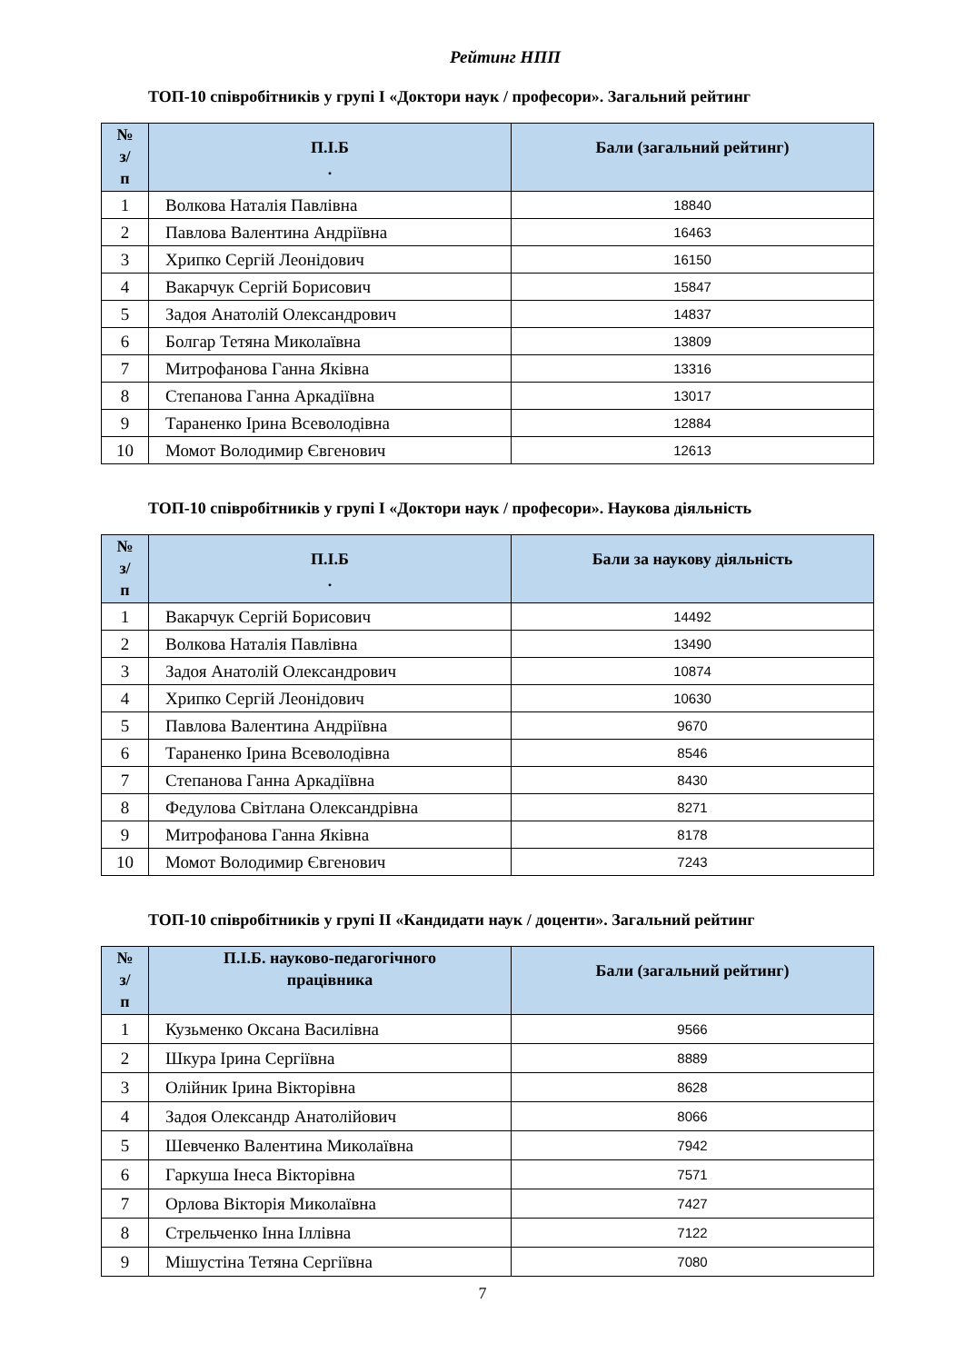Рейтинг НПП
ТОП-10 співробітників у групі І «Доктори наук / професори». Загальний рейтинг
| № з/ п | П.І.Б . | Бали (загальний рейтинг) |
| --- | --- | --- |
| 1 | Волкова Наталія Павлівна | 18840 |
| 2 | Павлова Валентина Андріївна | 16463 |
| 3 | Хрипко Сергій Леонідович | 16150 |
| 4 | Вакарчук Сергій Борисович | 15847 |
| 5 | Задоя Анатолій Олександрович | 14837 |
| 6 | Болгар Тетяна Миколаївна | 13809 |
| 7 | Митрофанова Ганна Яківна | 13316 |
| 8 | Степанова Ганна Аркадіївна | 13017 |
| 9 | Тараненко Ірина Всеволодівна | 12884 |
| 10 | Момот Володимир Євгенович | 12613 |
ТОП-10 співробітників у групі І «Доктори наук / професори». Наукова діяльність
| № з/ п | П.І.Б . | Бали за наукову діяльність |
| --- | --- | --- |
| 1 | Вакарчук Сергій Борисович | 14492 |
| 2 | Волкова Наталія Павлівна | 13490 |
| 3 | Задоя Анатолій Олександрович | 10874 |
| 4 | Хрипко Сергій Леонідович | 10630 |
| 5 | Павлова Валентина Андріївна | 9670 |
| 6 | Тараненко Ірина Всеволодівна | 8546 |
| 7 | Степанова Ганна Аркадіївна | 8430 |
| 8 | Федулова Світлана Олександрівна | 8271 |
| 9 | Митрофанова Ганна Яківна | 8178 |
| 10 | Момот Володимир Євгенович | 7243 |
ТОП-10 співробітників у групі ІІ «Кандидати наук / доценти». Загальний рейтинг
| № з/ п | П.І.Б. науково-педагогічного працівника | Бали (загальний рейтинг) |
| --- | --- | --- |
| 1 | Кузьменко Оксана Василівна | 9566 |
| 2 | Шкура Ірина Сергіївна | 8889 |
| 3 | Олійник Ірина Вікторівна | 8628 |
| 4 | Задоя Олександр Анатолійович | 8066 |
| 5 | Шевченко Валентина Миколаївна | 7942 |
| 6 | Гаркуша Інеса Вікторівна | 7571 |
| 7 | Орлова Вікторія Миколаївна | 7427 |
| 8 | Стрельченко Інна Іллівна | 7122 |
| 9 | Мішустіна Тетяна Сергіївна | 7080 |
7